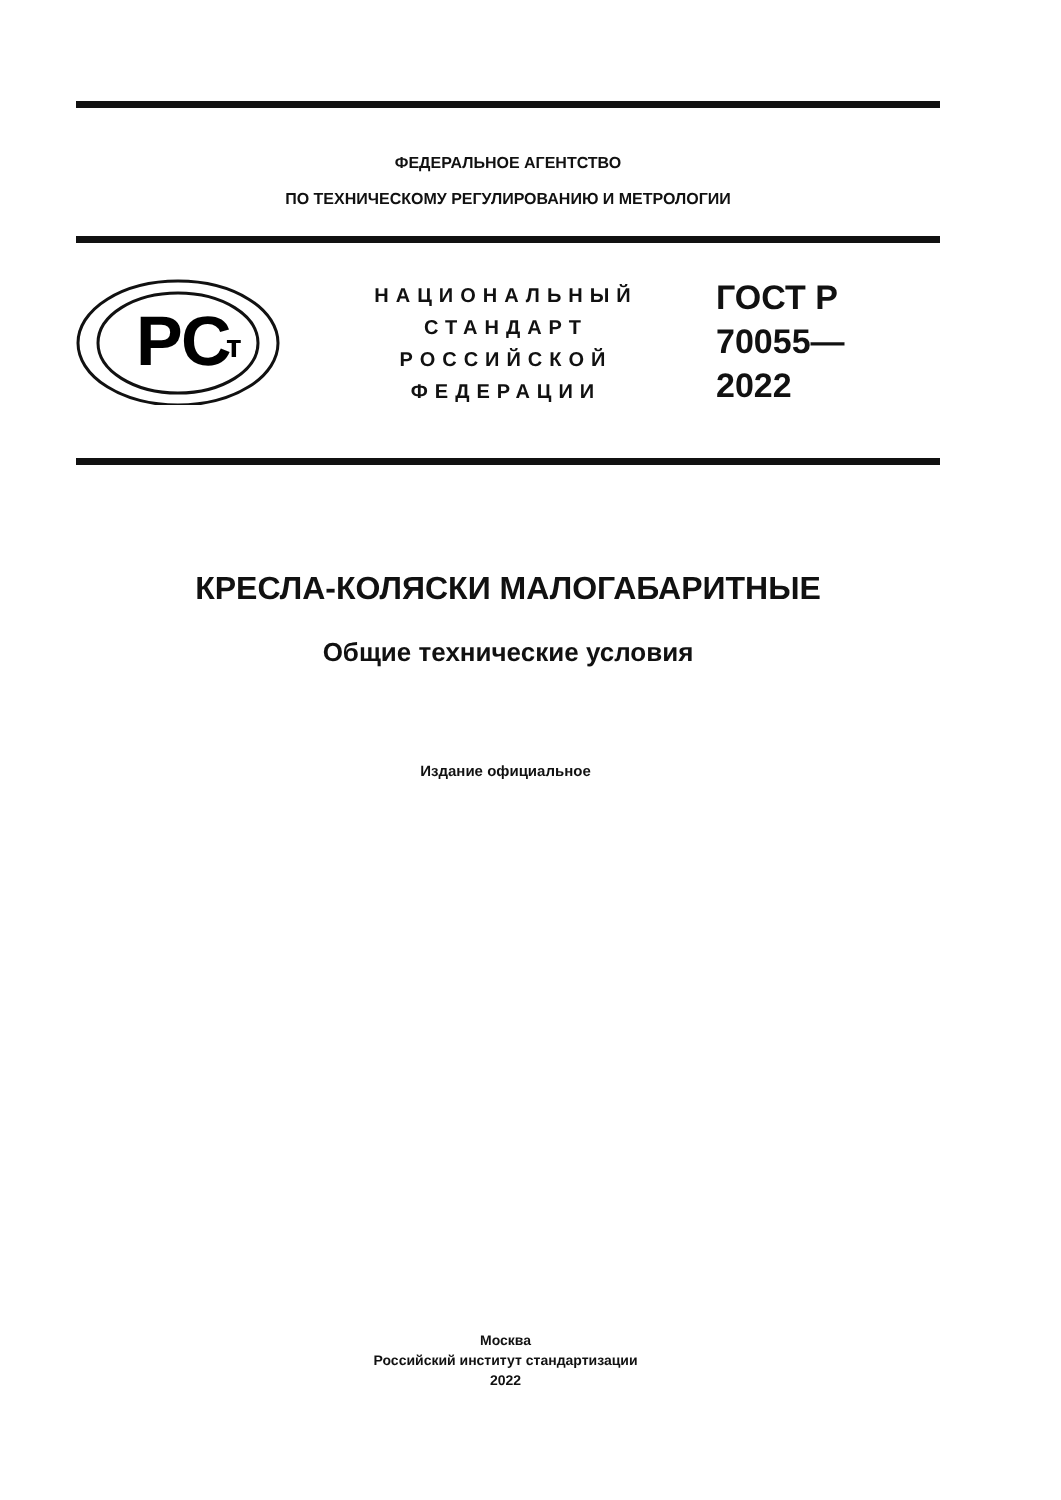ФЕДЕРАЛЬНОЕ АГЕНТСТВО
ПО ТЕХНИЧЕСКОМУ РЕГУЛИРОВАНИЮ И МЕТРОЛОГИИ
РС
т
НАЦИОНАЛЬНЫЙ
СТАНДАРТ
РОССИЙСКОЙ
ФЕДЕРАЦИИ
ГОСТ Р
70055—
2022
КРЕСЛА-КОЛЯСКИ МАЛОГАБАРИТНЫЕ
Общие технические условия
Издание официальное
Москва
Российский институт стандартизации
2022